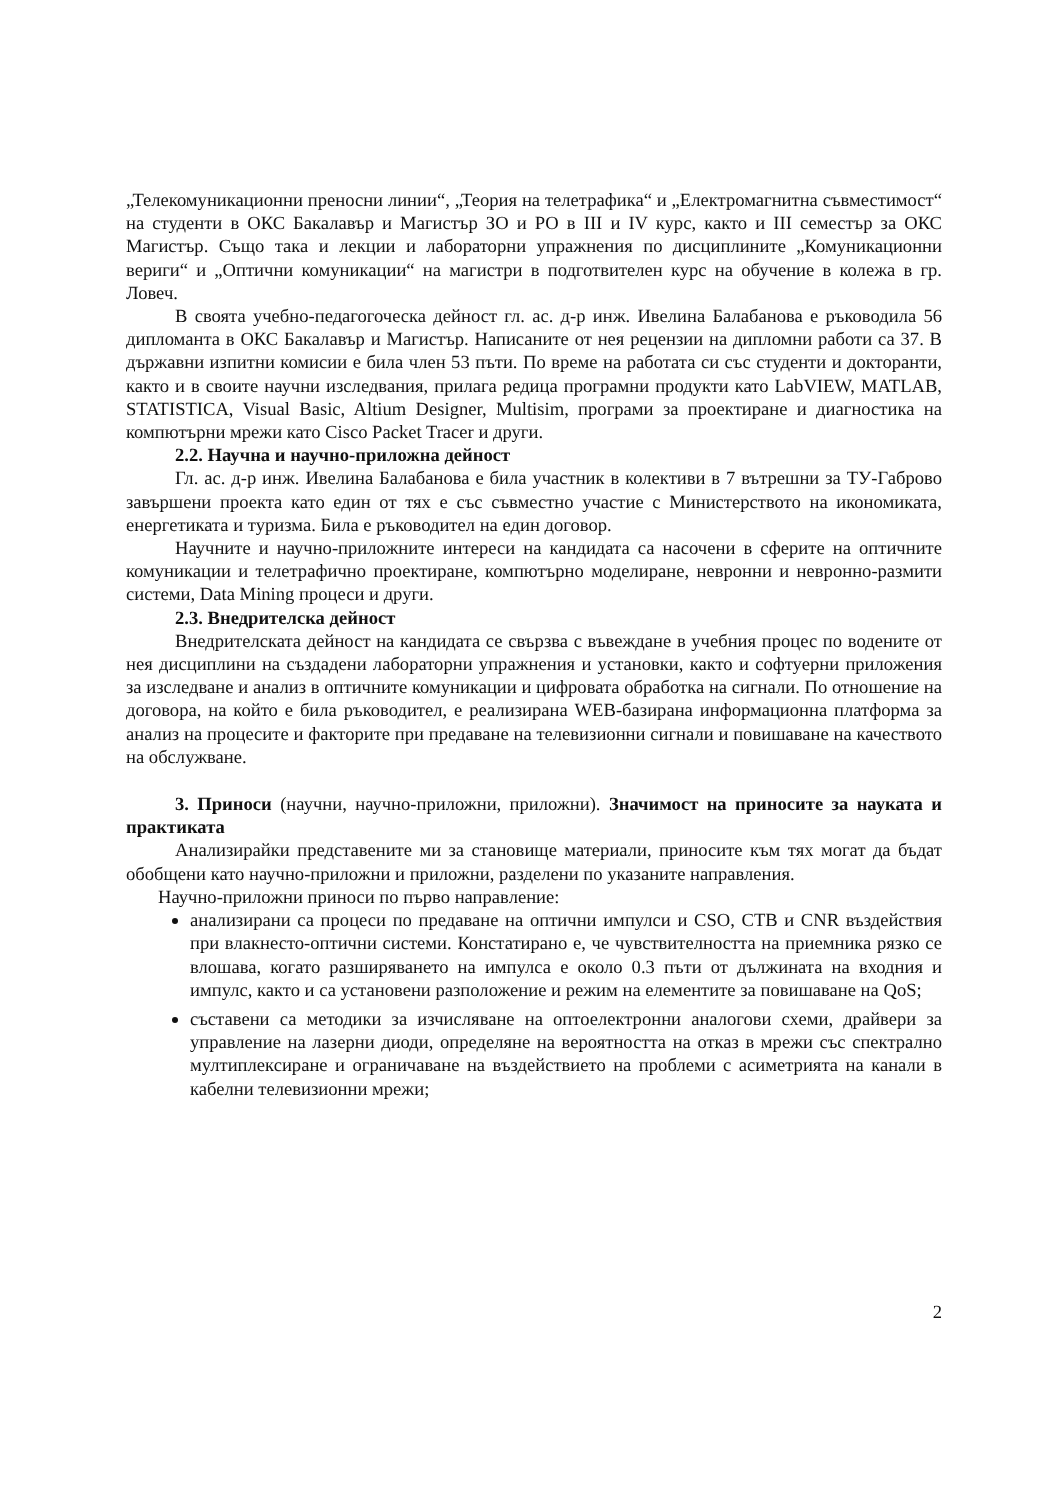„Телекомуникационни преносни линии“, „Теория на телетрафика“ и „Електромагнитна съвместимост“ на студенти в ОКС Бакалавър и Магистър ЗО и РО в III и IV курс, както и III семестър за ОКС Магистър. Също така и лекции и лабораторни упражнения по дисциплините „Комуникационни вериги“ и „Оптични комуникации“ на магистри в подготвителен курс на обучение в колежа в гр. Ловеч.
В своята учебно-педагогоческа дейност гл. ас. д-р инж. Ивелина Балабанова е ръководила 56 дипломанта в ОКС Бакалавър и Магистър. Написаните от нея рецензии на дипломни работи са 37. В държавни изпитни комисии е била член 53 пъти. По време на работата си със студенти и докторанти, както и в своите научни изследвания, прилага редица програмни продукти като LabVIEW, MATLAB, STATISTICA, Visual Basic, Altium Designer, Multisim, програми за проектиране и диагностика на компютърни мрежи като Cisco Packet Tracer и други.
2.2. Научна и научно-приложна дейност
Гл. ас. д-р инж. Ивелина Балабанова е била участник в колективи в 7 вътрешни за ТУ-Габрово завършени проекта като един от тях е със съвместно участие с Министерството на икономиката, енергетиката и туризма. Била е ръководител на един договор.
Научните и научно-приложните интереси на кандидата са насочени в сферите на оптичните комуникации и телетрафично проектиране, компютърно моделиране, невронни и невронно-размити системи, Data Mining процеси и други.
2.3. Внедрителска дейност
Внедрителската дейност на кандидата се свързва с въвеждане в учебния процес по водените от нея дисциплини на създадени лабораторни упражнения и установки, както и софтуерни приложения за изследване и анализ в оптичните комуникации и цифровата обработка на сигнали. По отношение на договора, на който е била ръководител, е реализирана WEB-базирана информационна платформа за анализ на процесите и факторите при предаване на телевизионни сигнали и повишаване на качеството на обслужване.
3. Приноси (научни, научно-приложни, приложни). Значимост на приносите за науката и практиката
Анализирайки представените ми за становище материали, приносите към тях могат да бъдат обобщени като научно-приложни и приложни, разделени по указаните направления.
Научно-приложни приноси по първо направление:
анализирани са процеси по предаване на оптични импулси и CSO, CTB и CNR въздействия при влакнесто-оптични системи. Констатирано е, че чувствителността на приемника рязко се влошава, когато разширяването на импулса е около 0.3 пъти от дължината на входния и импулс, както и са установени разположение и режим на елементите за повишаване на QoS;
съставени са методики за изчисляване на оптоелектронни аналогови схеми, драйвери за управление на лазерни диоди, определяне на вероятността на отказ в мрежи със спектрално мултиплексиране и ограничаване на въздействието на проблеми с асиметрията на канали в кабелни телевизионни мрежи;
2